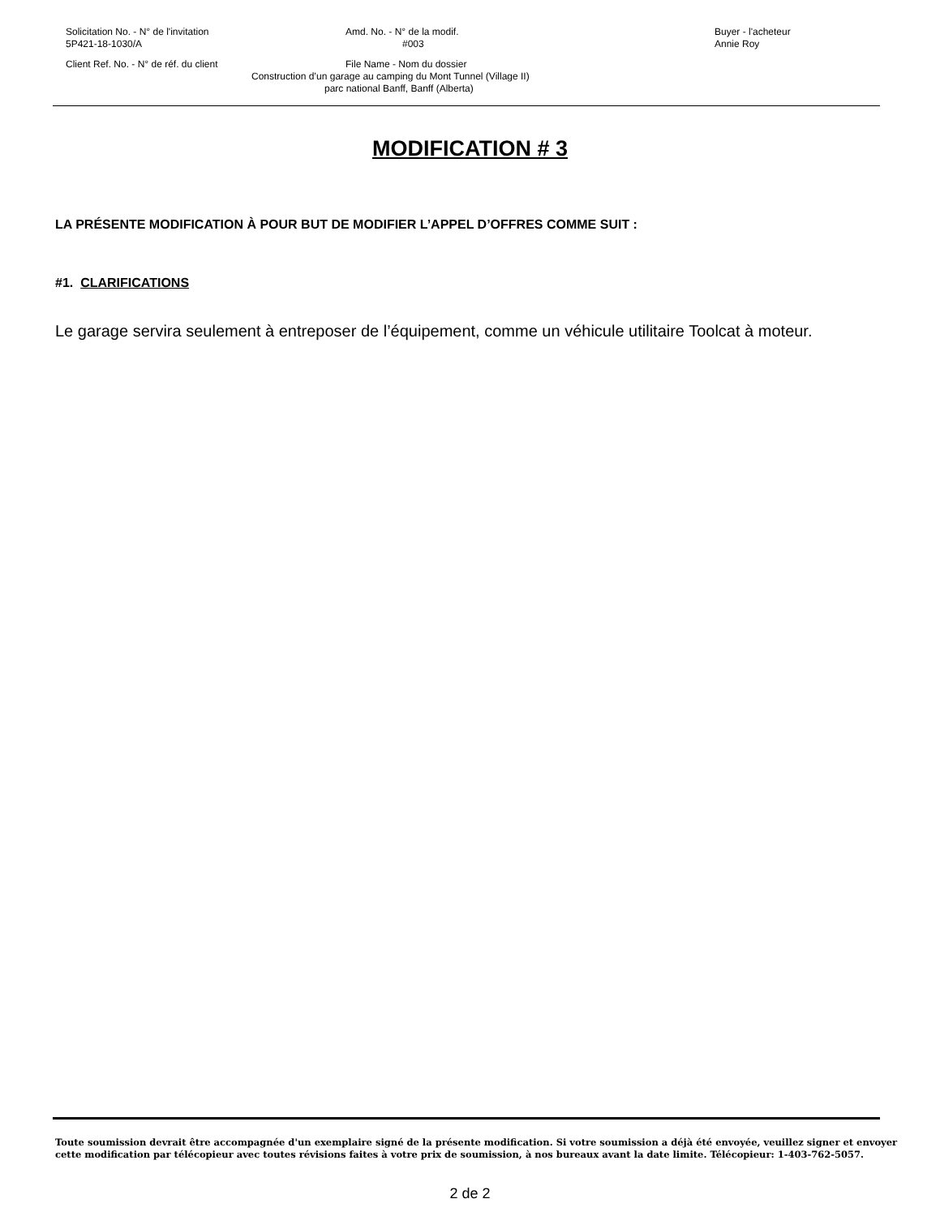Solicitation No. - N° de l'invitation
5P421-18-1030/A
Amd. No. - N° de la modif.
#003
Buyer - l'acheteur
Annie Roy
Client Ref. No. - N° de réf. du client File Name - Nom du dossier
Construction d’un garage au camping du Mont Tunnel (Village II)
parc national Banff, Banff (Alberta)
MODIFICATION # 3
LA PRÉSENTE MODIFICATION À POUR BUT DE MODIFIER L’APPEL D’OFFRES COMME SUIT :
#1. CLARIFICATIONS
Le garage servira seulement à entreposer de l’équipement, comme un véhicule utilitaire Toolcat à moteur.
Toute soumission devrait être accompagnée d'un exemplaire signé de la présente modification. Si votre soumission a déjà été envoyée, veuillez signer et envoyer cette modification par télécopieur avec toutes révisions faites à votre prix de soumission, à nos bureaux avant la date limite. Télécopieur: 1-403-762-5057.
2 de 2